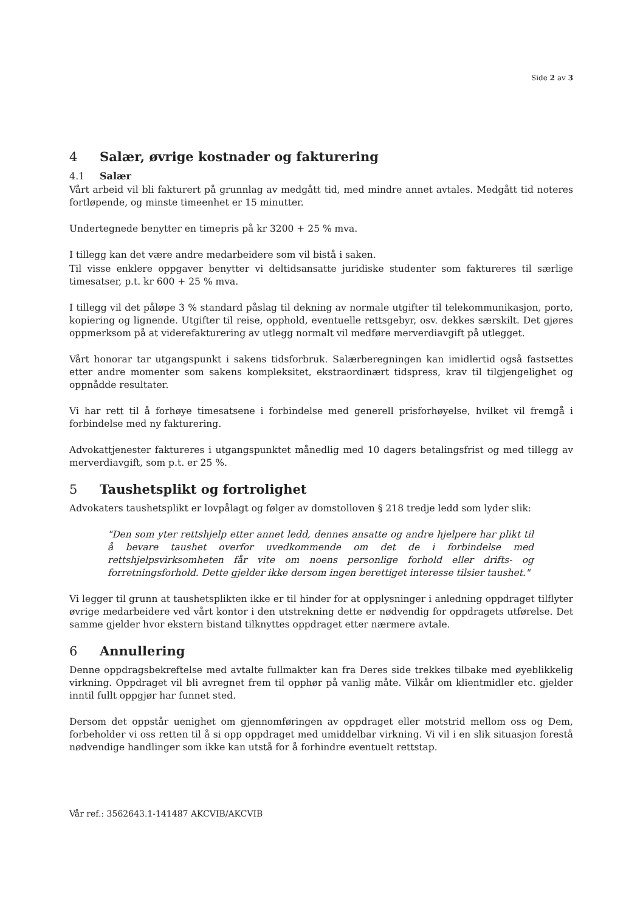Side 2 av 3
4 Salær, øvrige kostnader og fakturering
4.1 Salær
Vårt arbeid vil bli fakturert på grunnlag av medgått tid, med mindre annet avtales. Medgått tid noteres fortløpende, og minste timeenhet er 15 minutter.
Undertegnede benytter en timepris på kr 3200 + 25 % mva.
I tillegg kan det være andre medarbeidere som vil bistå i saken.
Til visse enklere oppgaver benytter vi deltidsansatte juridiske studenter som faktureres til særlige timesatser, p.t. kr 600 + 25 % mva.
I tillegg vil det påløpe 3 % standard påslag til dekning av normale utgifter til telekommunikasjon, porto, kopiering og lignende. Utgifter til reise, opphold, eventuelle rettsgebyr, osv. dekkes særskilt. Det gjøres oppmerksom på at viderefakturering av utlegg normalt vil medføre merverdiavgift på utlegget.
Vårt honorar tar utgangspunkt i sakens tidsforbruk. Salærberegningen kan imidlertid også fastsettes etter andre momenter som sakens kompleksitet, ekstraordinært tidspress, krav til tilgjengelighet og oppnådde resultater.
Vi har rett til å forhøye timesatsene i forbindelse med generell prisforhøyelse, hvilket vil fremgå i forbindelse med ny fakturering.
Advokattjenester faktureres i utgangspunktet månedlig med 10 dagers betalingsfrist og med tillegg av merverdiavgift, som p.t. er 25 %.
5 Taushetsplikt og fortrolighet
Advokaters taushetsplikt er lovpålagt og følger av domstolloven § 218 tredje ledd som lyder slik:
"Den som yter rettshjelp etter annet ledd, dennes ansatte og andre hjelpere har plikt til å bevare taushet overfor uvedkommende om det de i forbindelse med rettshjelpsvirksomheten får vite om noens personlige forhold eller drifts- og forretningsforhold. Dette gjelder ikke dersom ingen berettiget interesse tilsier taushet."
Vi legger til grunn at taushetsplikten ikke er til hinder for at opplysninger i anledning oppdraget tilflyter øvrige medarbeidere ved vårt kontor i den utstrekning dette er nødvendig for oppdragets utførelse. Det samme gjelder hvor ekstern bistand tilknyttes oppdraget etter nærmere avtale.
6 Annullering
Denne oppdragsbekreftelse med avtalte fullmakter kan fra Deres side trekkes tilbake med øyeblikkelig virkning. Oppdraget vil bli avregnet frem til opphør på vanlig måte. Vilkår om klientmidler etc. gjelder inntil fullt oppgjør har funnet sted.
Dersom det oppstår uenighet om gjennomføringen av oppdraget eller motstrid mellom oss og Dem, forbeholder vi oss retten til å si opp oppdraget med umiddelbar virkning. Vi vil i en slik situasjon forestå nødvendige handlinger som ikke kan utstå for å forhindre eventuelt rettstap.
Vår ref.: 3562643.1-141487 AKCVIB/AKCVIB